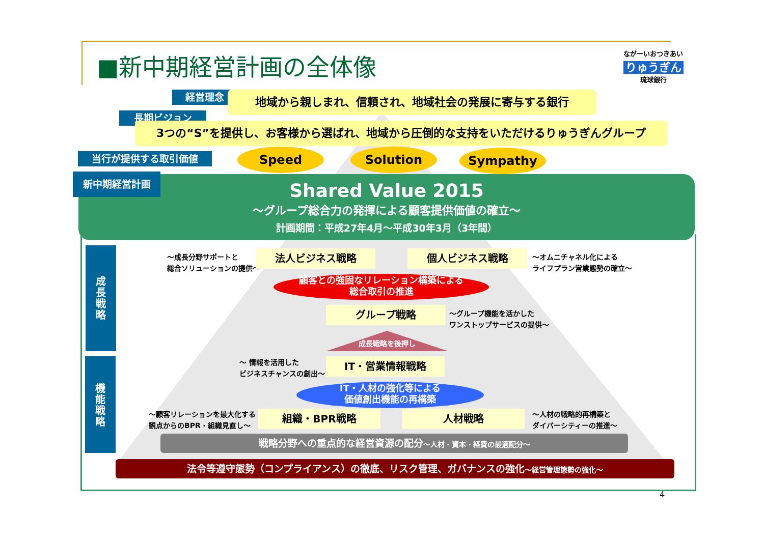■新中期経営計画の全体像
ながーいおつきあい
りゅうぎん
琉球銀行
経営理念 地域から親しまれ、信頼され、地域社会の発展に寄与する銀行
長期ビジョン
3つの“S”を提供し、お客様から選ばれ、地域から圧倒的な支持をいただけるりゅうぎんグループ
当行が提供する取引価値 Speed Solution Sympathy
Shared Value 2015
～グループ総合力の発揮による顧客提供価値の確立～
計画期間：平成27年4月～平成30年3月（3年間）
新中期経営計画
成
長
戦
略
機
能
戦
略
～成長分野サポートと
総合ソリューションの提供～
法人ビジネス戦略 個人ビジネス戦略
～オムニチャネル化による
ライフプラン営業態勢の確立～
顧客との強固なリレーション構築による
総合取引の推進
グループ戦略
～グループ機能を活かした
ワンストップサービスの提供～
成長戦略を後押し
～ 情報を活用した
ビジネスチャンスの創出～
IT・営業情報戦略
IT・人材の強化等による
価値創出機能の再構築
～顧客リレーションを最大化する
観点からのBPR・組織見直し～
組織・BPR戦略 人材戦略
～人材の戦略的再構築と
ダイバーシティーの推進～
戦略分野への重点的な経営資源の配分～人材・資本・経費の最適配分～
法令等遵守態勢（コンプライアンス）の徹底、リスク管理、ガバナンスの強化～経営管理態勢の強化～
4